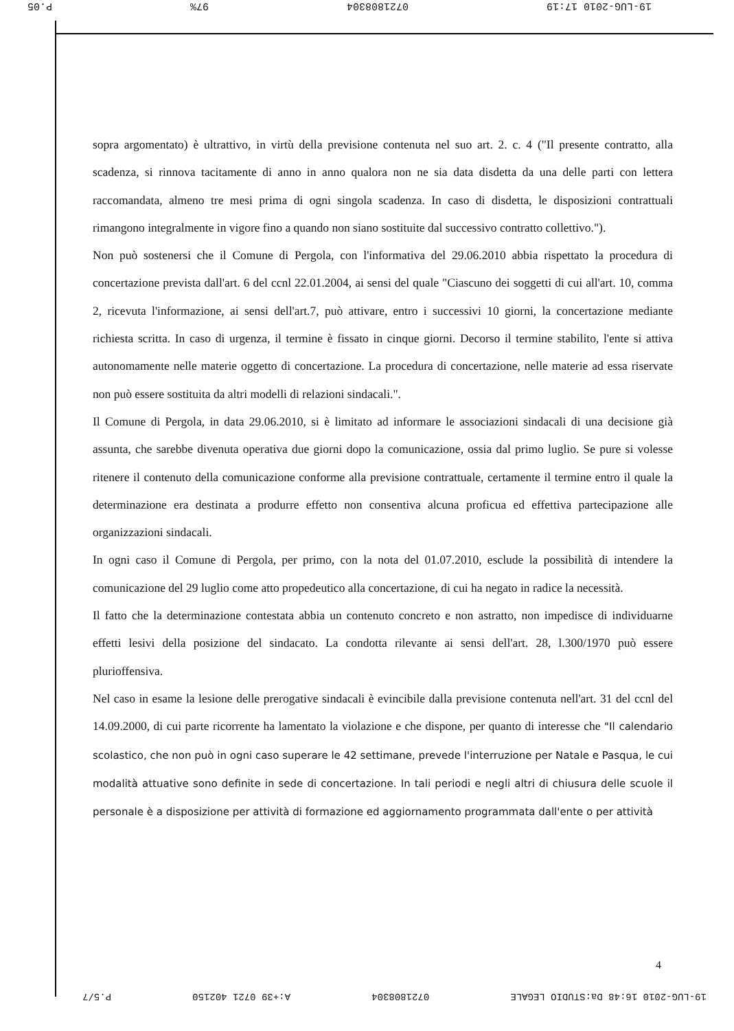19-LUG-2010 17:19 0721808304 97% P.05
sopra argomentato) è ultrattivo, in virtù della previsione contenuta nel suo art. 2. c. 4 ("Il presente contratto, alla scadenza, si rinnova tacitamente di anno in anno qualora non ne sia data disdetta da una delle parti con lettera raccomandata, almeno tre mesi prima di ogni singola scadenza. In caso di disdetta, le disposizioni contrattuali rimangono integralmente in vigore fino a quando non siano sostituite dal successivo contratto collettivo.").
Non può sostenersi che il Comune di Pergola, con l'informativa del 29.06.2010 abbia rispettato la procedura di concertazione prevista dall'art. 6 del ccnl 22.01.2004, ai sensi del quale "Ciascuno dei soggetti di cui all'art. 10, comma 2, ricevuta l'informazione, ai sensi dell'art.7, può attivare, entro i successivi 10 giorni, la concertazione mediante richiesta scritta. In caso di urgenza, il termine è fissato in cinque giorni. Decorso il termine stabilito, l'ente si attiva autonomamente nelle materie oggetto di concertazione. La procedura di concertazione, nelle materie ad essa riservate non può essere sostituita da altri modelli di relazioni sindacali.".
Il Comune di Pergola, in data 29.06.2010, si è limitato ad informare le associazioni sindacali di una decisione già assunta, che sarebbe divenuta operativa due giorni dopo la comunicazione, ossia dal primo luglio. Se pure si volesse ritenere il contenuto della comunicazione conforme alla previsione contrattuale, certamente il termine entro il quale la determinazione era destinata a produrre effetto non consentiva alcuna proficua ed effettiva partecipazione alle organizzazioni sindacali.
In ogni caso il Comune di Pergola, per primo, con la nota del 01.07.2010, esclude la possibilità di intendere la comunicazione del 29 luglio come atto propedeutico alla concertazione, di cui ha negato in radice la necessità.
Il fatto che la determinazione contestata abbia un contenuto concreto e non astratto, non impedisce di individuarne effetti lesivi della posizione del sindacato. La condotta rilevante ai sensi dell'art. 28, l.300/1970 può essere plurioffensiva.
Nel caso in esame la lesione delle prerogative sindacali è evincibile dalla previsione contenuta nell'art. 31 del ccnl del 14.09.2000, di cui parte ricorrente ha lamentato la violazione e che dispone, per quanto di interesse che "Il calendario scolastico, che non può in ogni caso superare le 42 settimane, prevede l'interruzione per Natale e Pasqua, le cui modalità attuative sono definite in sede di concertazione. In tali periodi e negli altri di chiusura delle scuole il personale è a disposizione per attività di formazione ed aggiornamento programmata dall'ente o per attività
4
19-LUG-2010 16:48 Da:STUDIO LEGALE 0721808304 A:+39 0721 402150 P.5/7